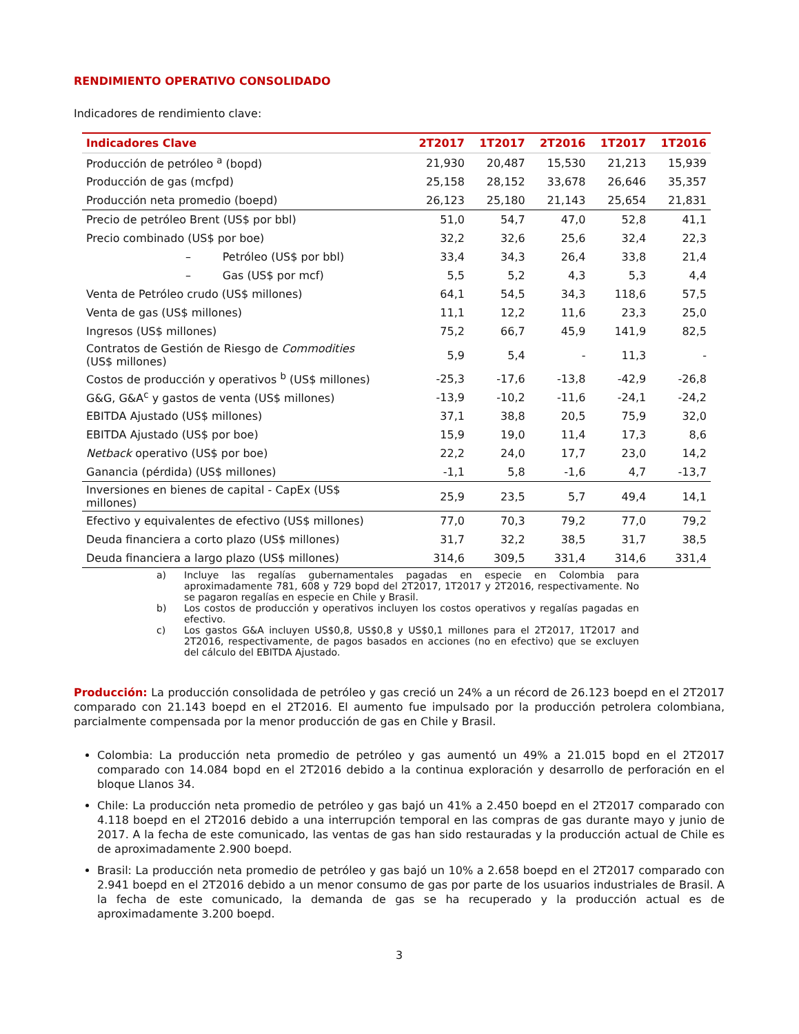RENDIMIENTO OPERATIVO CONSOLIDADO
Indicadores de rendimiento clave:
| Indicadores Clave | 2T2017 | 1T2017 | 2T2016 | 1T2017 | 1T2016 |
| --- | --- | --- | --- | --- | --- |
| Producción de petróleo <sup>a</sup> (bopd) | 21,930 | 20,487 | 15,530 | 21,213 | 15,939 |
| Producción de gas (mcfpd) | 25,158 | 28,152 | 33,678 | 26,646 | 35,357 |
| Producción neta promedio (boepd) | 26,123 | 25,180 | 21,143 | 25,654 | 21,831 |
| Precio de petróleo Brent (US$ por bbl) | 51,0 | 54,7 | 47,0 | 52,8 | 41,1 |
| Precio combinado (US$ por boe) | 32,2 | 32,6 | 25,6 | 32,4 | 22,3 |
| – Petróleo (US$ por bbl) | 33,4 | 34,3 | 26,4 | 33,8 | 21,4 |
| – Gas (US$ por mcf) | 5,5 | 5,2 | 4,3 | 5,3 | 4,4 |
| Venta de Petróleo crudo (US$ millones) | 64,1 | 54,5 | 34,3 | 118,6 | 57,5 |
| Venta de gas (US$ millones) | 11,1 | 12,2 | 11,6 | 23,3 | 25,0 |
| Ingresos (US$ millones) | 75,2 | 66,7 | 45,9 | 141,9 | 82,5 |
| Contratos de Gestión de Riesgo de Commodities (US$ millones) | 5,9 | 5,4 | - | 11,3 | - |
| Costos de producción y operativos <sup>b</sup> (US$ millones) | -25,3 | -17,6 | -13,8 | -42,9 | -26,8 |
| G&G, G&A<sup>c</sup> y gastos de venta (US$ millones) | -13,9 | -10,2 | -11,6 | -24,1 | -24,2 |
| EBITDA Ajustado (US$ millones) | 37,1 | 38,8 | 20,5 | 75,9 | 32,0 |
| EBITDA Ajustado (US$ por boe) | 15,9 | 19,0 | 11,4 | 17,3 | 8,6 |
| Netback operativo (US$ por boe) | 22,2 | 24,0 | 17,7 | 23,0 | 14,2 |
| Ganancia (pérdida) (US$ millones) | -1,1 | 5,8 | -1,6 | 4,7 | -13,7 |
| Inversiones en bienes de capital - CapEx (US$ millones) | 25,9 | 23,5 | 5,7 | 49,4 | 14,1 |
| Efectivo y equivalentes de efectivo (US$ millones) | 77,0 | 70,3 | 79,2 | 77,0 | 79,2 |
| Deuda financiera a corto plazo (US$ millones) | 31,7 | 32,2 | 38,5 | 31,7 | 38,5 |
| Deuda financiera a largo plazo (US$ millones) | 314,6 | 309,5 | 331,4 | 314,6 | 331,4 |
a) Incluye las regalías gubernamentales pagadas en especie en Colombia para aproximadamente 781, 608 y 729 bopd del 2T2017, 1T2017 y 2T2016, respectivamente. No se pagaron regalías en especie en Chile y Brasil.
b) Los costos de producción y operativos incluyen los costos operativos y regalías pagadas en efectivo.
c) Los gastos G&A incluyen US$0,8, US$0,8 y US$0,1 millones para el 2T2017, 1T2017 and 2T2016, respectivamente, de pagos basados en acciones (no en efectivo) que se excluyen del cálculo del EBITDA Ajustado.
Producción: La producción consolidada de petróleo y gas creció un 24% a un récord de 26.123 boepd en el 2T2017 comparado con 21.143 boepd en el 2T2016. El aumento fue impulsado por la producción petrolera colombiana, parcialmente compensada por la menor producción de gas en Chile y Brasil.
Colombia: La producción neta promedio de petróleo y gas aumentó un 49% a 21.015 bopd en el 2T2017 comparado con 14.084 bopd en el 2T2016 debido a la continua exploración y desarrollo de perforación en el bloque Llanos 34.
Chile: La producción neta promedio de petróleo y gas bajó un 41% a 2.450 boepd en el 2T2017 comparado con 4.118 boepd en el 2T2016 debido a una interrupción temporal en las compras de gas durante mayo y junio de 2017. A la fecha de este comunicado, las ventas de gas han sido restauradas y la producción actual de Chile es de aproximadamente 2.900 boepd.
Brasil: La producción neta promedio de petróleo y gas bajó un 10% a 2.658 boepd en el 2T2017 comparado con 2.941 boepd en el 2T2016 debido a un menor consumo de gas por parte de los usuarios industriales de Brasil. A la fecha de este comunicado, la demanda de gas se ha recuperado y la producción actual es de aproximadamente 3.200 boepd.
3